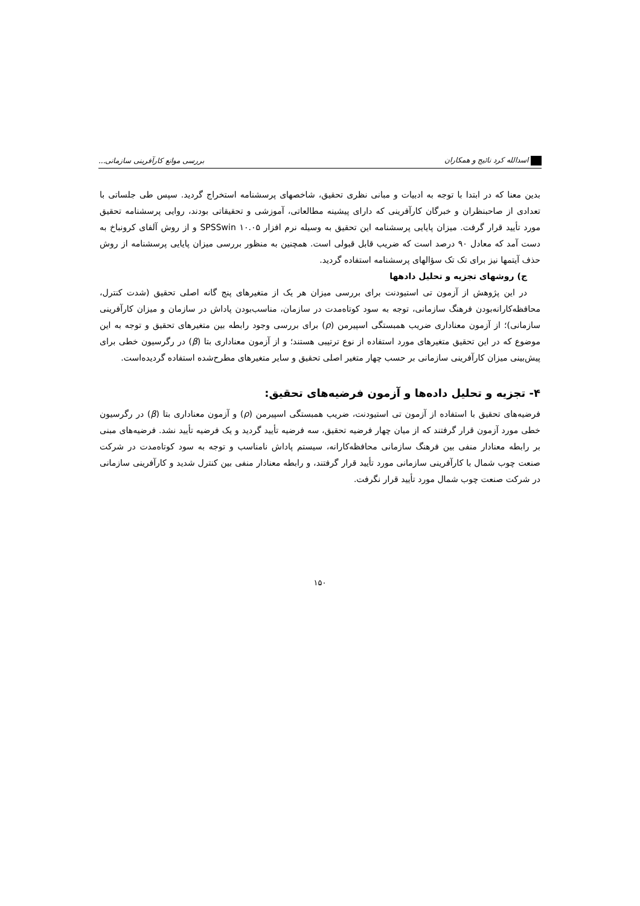اسدالله کرد نائیج و همکاران بررسی موانع کارآفرینی سازمانی...
بدین معنا که در ابتدا با توجه به ادبیات و مبانی نظری تحقیق، شاخصهای پرسشنامه استخراج گردید. سپس طی جلساتی با تعدادی از صاحبنظران و خبرگان کارآفرینی که دارای پیشینه مطالعاتی، آموزشی و تحقیقاتی بودند، روایی پرسشنامه تحقیق مورد تأیید قرار گرفت. میزان پایایی پرسشنامه این تحقیق به وسیله نرم افزار SPSSwin ۱۰.۰۵ و از روش آلفای کرونباخ به دست آمد که معادل ۹۰ درصد است که ضریب قابل قبولی است. همچنین به منظور بررسی میزان پایایی پرسشنامه از روش حذف آیتمها نیز برای تک تک سؤالهای پرسشنامه استفاده گردید.
ج) روشهای تجزیه و تحلیل دادهها
در این پژوهش از آزمون تی استیودنت برای بررسی میزان هر یک از متغیرهای پنج گانه اصلی تحقیق (شدت کنترل، محافظه‌کارانه‌بودن فرهنگ سازمانی، توجه به سود کوتاه‌مدت در سازمان، مناسب‌بودن پاداش در سازمان و میزان کارآفرینی سازمانی)؛ از آزمون معناداری ضریب همبستگی اسپیرمن (ρ) برای بررسی وجود رابطه بین متغیرهای تحقیق و توجه به این موضوع که در این تحقیق متغیرهای مورد استفاده از نوع ترتیبی هستند؛ و از آزمون معناداری بتا (β) در رگرسیون خطی برای پیش‌بینی میزان کارآفرینی سازمانی بر حسب چهار متغیر اصلی تحقیق و سایر متغیرهای مطرح‌شده استفاده گردیده‌است.
۴- تجزیه و تحلیل داده‌ها و آزمون فرضیه‌های تحقیق:
فرضیه‌های تحقیق با استفاده از آزمون تی استیودنت، ضریب همبستگی اسپیرمن (ρ) و آزمون معناداری بتا (β) در رگرسیون خطی مورد آزمون قرار گرفتند که از میان چهار فرضیه تحقیق، سه فرضیه تأیید گردید و یک فرضیه تأیید نشد. فرضیه‌های مبنی بر رابطه معنادار منفی بین فرهنگ سازمانی محافظه‌کارانه، سیستم پاداش نامناسب و توجه به سود کوتاه‌مدت در شرکت صنعت چوب شمال با کارآفرینی سازمانی مورد تأیید قرار گرفتند، و رابطه معنادار منفی بین کنترل شدید و کارآفرینی سازمانی در شرکت صنعت چوب شمال مورد تأیید قرار نگرفت.
۱۵۰